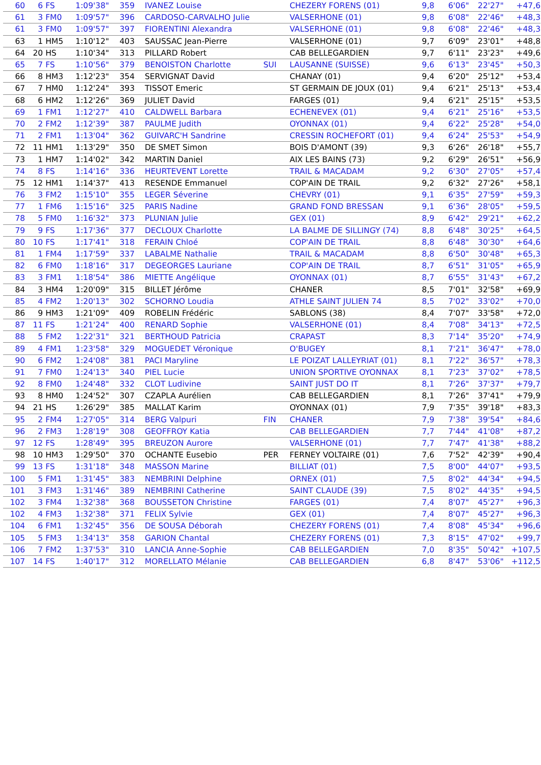| 60 | 6 | FS | 1:09'38" | 359 | IVANEZ Louise | | CHEZERY FORENS (01) | 9,8 | 6'06" | 22'27" | +47,6 |
| 61 | 3 | FM0 | 1:09'57" | 396 | CARDOSO-CARVALHO Julie | | VALSERHONE (01) | 9,8 | 6'08" | 22'46" | +48,3 |
| 61 | 3 | FM0 | 1:09'57" | 397 | FIORENTINI Alexandra | | VALSERHONE (01) | 9,8 | 6'08" | 22'46" | +48,3 |
| 63 | 1 | HM5 | 1:10'12" | 403 | SAUSSAC Jean-Pierre | | VALSERHONE (01) | 9,7 | 6'09" | 23'01" | +48,8 |
| 64 | 20 | HS | 1:10'34" | 313 | PILLARD Robert | | CAB BELLEGARDIEN | 9,7 | 6'11" | 23'23" | +49,6 |
| 65 | 7 | FS | 1:10'56" | 379 | BENOISTON Charlotte | SUI | LAUSANNE (SUISSE) | 9,6 | 6'13" | 23'45" | +50,3 |
| 66 | 8 | HM3 | 1:12'23" | 354 | SERVIGNAT David | | CHANAY (01) | 9,4 | 6'20" | 25'12" | +53,4 |
| 67 | 7 | HM0 | 1:12'24" | 393 | TISSOT Emeric | | ST GERMAIN DE JOUX (01) | 9,4 | 6'21" | 25'13" | +53,4 |
| 68 | 6 | HM2 | 1:12'26" | 369 | JULIET David | | FARGES (01) | 9,4 | 6'21" | 25'15" | +53,5 |
| 69 | 1 | FM1 | 1:12'27" | 410 | CALDWELL Barbara | | ECHENEVEX (01) | 9,4 | 6'21" | 25'16" | +53,5 |
| 70 | 2 | FM2 | 1:12'39" | 387 | PAULME Judith | | OYONNAX (01) | 9,4 | 6'22" | 25'28" | +54,0 |
| 71 | 2 | FM1 | 1:13'04" | 362 | GUIVARC'H Sandrine | | CRESSIN ROCHEFORT (01) | 9,4 | 6'24" | 25'53" | +54,9 |
| 72 | 11 | HM1 | 1:13'29" | 350 | DE SMET Simon | | BOIS D'AMONT (39) | 9,3 | 6'26" | 26'18" | +55,7 |
| 73 | 1 | HM7 | 1:14'02" | 342 | MARTIN Daniel | | AIX LES BAINS (73) | 9,2 | 6'29" | 26'51" | +56,9 |
| 74 | 8 | FS | 1:14'16" | 336 | HEURTEVENT Lorette | | TRAIL & MACADAM | 9,2 | 6'30" | 27'05" | +57,4 |
| 75 | 12 | HM1 | 1:14'37" | 413 | RESENDE Emmanuel | | COP'AIN DE TRAIL | 9,2 | 6'32" | 27'26" | +58,1 |
| 76 | 3 | FM2 | 1:15'10" | 355 | LEGER Séverine | | CHEVRY (01) | 9,1 | 6'35" | 27'59" | +59,3 |
| 77 | 1 | FM6 | 1:15'16" | 325 | PARIS Nadine | | GRAND FOND BRESSAN | 9,1 | 6'36" | 28'05" | +59,5 |
| 78 | 5 | FM0 | 1:16'32" | 373 | PLUNIAN Julie | | GEX (01) | 8,9 | 6'42" | 29'21" | +62,2 |
| 79 | 9 | FS | 1:17'36" | 377 | DECLOUX Charlotte | | LA BALME DE SILLINGY (74) | 8,8 | 6'48" | 30'25" | +64,5 |
| 80 | 10 | FS | 1:17'41" | 318 | FERAIN Chloé | | COP'AIN DE TRAIL | 8,8 | 6'48" | 30'30" | +64,6 |
| 81 | 1 | FM4 | 1:17'59" | 337 | LABALME Nathalie | | TRAIL & MACADAM | 8,8 | 6'50" | 30'48" | +65,3 |
| 82 | 6 | FM0 | 1:18'16" | 317 | DEGEORGES Lauriane | | COP'AIN DE TRAIL | 8,7 | 6'51" | 31'05" | +65,9 |
| 83 | 3 | FM1 | 1:18'54" | 386 | MIETTE Angélique | | OYONNAX (01) | 8,7 | 6'55" | 31'43" | +67,2 |
| 84 | 3 | HM4 | 1:20'09" | 315 | BILLET Jérôme | | CHANER | 8,5 | 7'01" | 32'58" | +69,9 |
| 85 | 4 | FM2 | 1:20'13" | 302 | SCHORNO Loudia | | ATHLE SAINT JULIEN 74 | 8,5 | 7'02" | 33'02" | +70,0 |
| 86 | 9 | HM3 | 1:21'09" | 409 | ROBELIN Frédéric | | SABLONS (38) | 8,4 | 7'07" | 33'58" | +72,0 |
| 87 | 11 | FS | 1:21'24" | 400 | RENARD Sophie | | VALSERHONE (01) | 8,4 | 7'08" | 34'13" | +72,5 |
| 88 | 5 | FM2 | 1:22'31" | 321 | BERTHOUD Patricia | | CRAPAST | 8,3 | 7'14" | 35'20" | +74,9 |
| 89 | 4 | FM1 | 1:23'58" | 329 | MOGUEDET Véronique | | O'BUGEY | 8,1 | 7'21" | 36'47" | +78,0 |
| 90 | 6 | FM2 | 1:24'08" | 381 | PACI Maryline | | LE POIZAT LALLEYRIAT (01) | 8,1 | 7'22" | 36'57" | +78,3 |
| 91 | 7 | FM0 | 1:24'13" | 340 | PIEL Lucie | | UNION SPORTIVE OYONNAX | 8,1 | 7'23" | 37'02" | +78,5 |
| 92 | 8 | FM0 | 1:24'48" | 332 | CLOT Ludivine | | SAINT JUST DO IT | 8,1 | 7'26" | 37'37" | +79,7 |
| 93 | 8 | HM0 | 1:24'52" | 307 | CZAPLA Aurélien | | CAB BELLEGARDIEN | 8,1 | 7'26" | 37'41" | +79,9 |
| 94 | 21 | HS | 1:26'29" | 385 | MALLAT Karim | | OYONNAX (01) | 7,9 | 7'35" | 39'18" | +83,3 |
| 95 | 2 | FM4 | 1:27'05" | 314 | BERG Valpuri | FIN | CHANER | 7,9 | 7'38" | 39'54" | +84,6 |
| 96 | 2 | FM3 | 1:28'19" | 308 | GEOFFROY Katia | | CAB BELLEGARDIEN | 7,7 | 7'44" | 41'08" | +87,2 |
| 97 | 12 | FS | 1:28'49" | 395 | BREUZON Aurore | | VALSERHONE (01) | 7,7 | 7'47" | 41'38" | +88,2 |
| 98 | 10 | HM3 | 1:29'50" | 370 | OCHANTE Eusebio | PER | FERNEY VOLTAIRE (01) | 7,6 | 7'52" | 42'39" | +90,4 |
| 99 | 13 | FS | 1:31'18" | 348 | MASSON Marine | | BILLIAT (01) | 7,5 | 8'00" | 44'07" | +93,5 |
| 100 | 5 | FM1 | 1:31'45" | 383 | NEMBRINI Delphine | | ORNEX (01) | 7,5 | 8'02" | 44'34" | +94,5 |
| 101 | 3 | FM3 | 1:31'46" | 389 | NEMBRINI Catherine | | SAINT CLAUDE (39) | 7,5 | 8'02" | 44'35" | +94,5 |
| 102 | 3 | FM4 | 1:32'38" | 368 | BOUSSETON Christine | | FARGES (01) | 7,4 | 8'07" | 45'27" | +96,3 |
| 102 | 4 | FM3 | 1:32'38" | 371 | FELIX Sylvie | | GEX (01) | 7,4 | 8'07" | 45'27" | +96,3 |
| 104 | 6 | FM1 | 1:32'45" | 356 | DE SOUSA Déborah | | CHEZERY FORENS (01) | 7,4 | 8'08" | 45'34" | +96,6 |
| 105 | 5 | FM3 | 1:34'13" | 358 | GARION Chantal | | CHEZERY FORENS (01) | 7,3 | 8'15" | 47'02" | +99,7 |
| 106 | 7 | FM2 | 1:37'53" | 310 | LANCIA Anne-Sophie | | CAB BELLEGARDIEN | 7,0 | 8'35" | 50'42" | +107,5 |
| 107 | 14 | FS | 1:40'17" | 312 | MORELLATO Mélanie | | CAB BELLEGARDIEN | 6,8 | 8'47" | 53'06" | +112,5 |